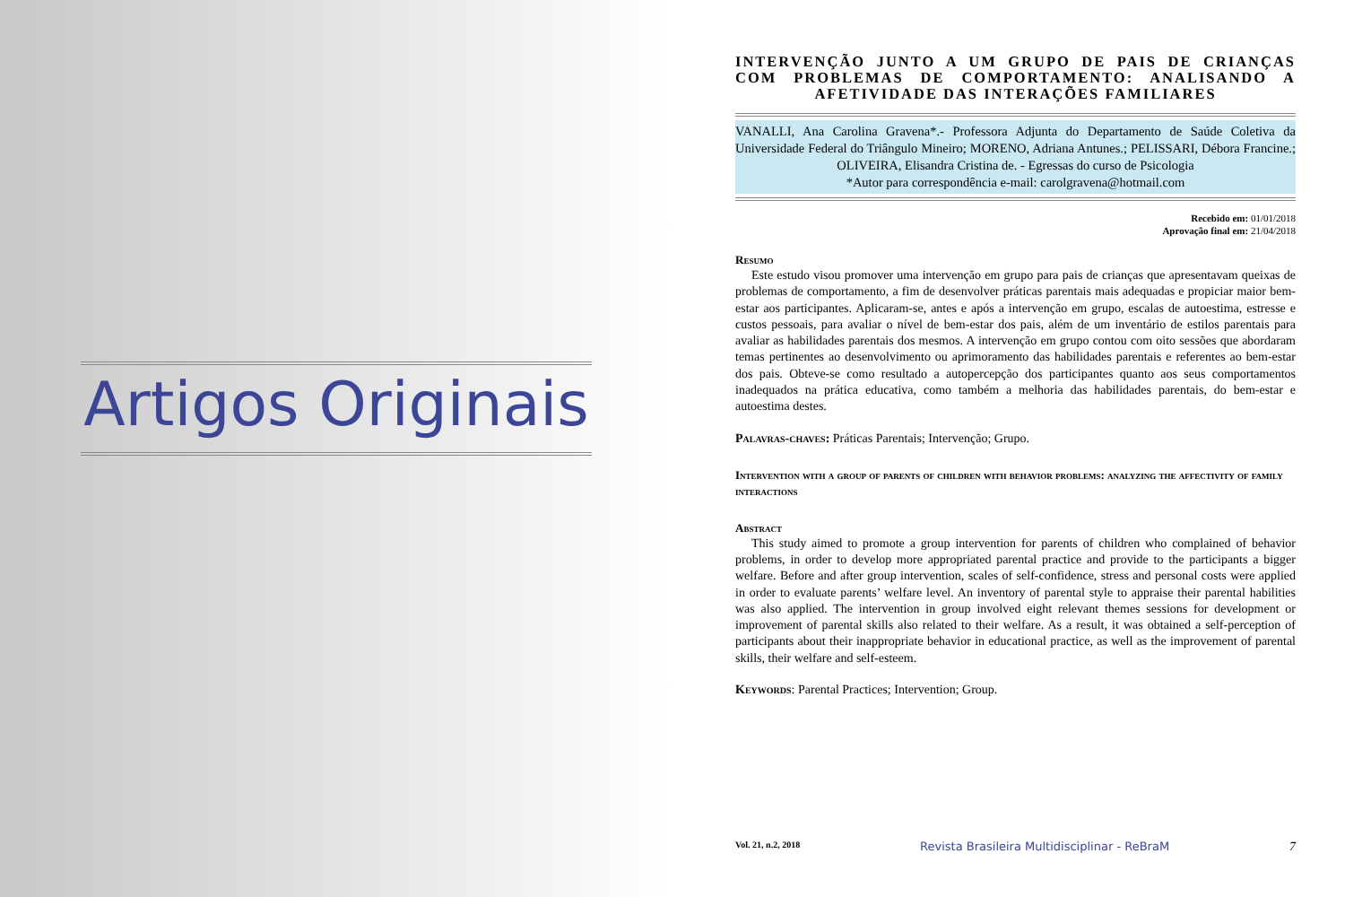Artigos Originais
INTERVENÇÃO JUNTO A UM GRUPO DE PAIS DE CRIANÇAS COM PROBLEMAS DE COMPORTAMENTO: ANALISANDO A AFETIVIDADE DAS INTERAÇÕES FAMILIARES
VANALLI, Ana Carolina Gravena*.- Professora Adjunta do Departamento de Saúde Coletiva da Universidade Federal do Triângulo Mineiro; MORENO, Adriana Antunes.; PELISSARI, Débora Francine.; OLIVEIRA, Elisandra Cristina de. - Egressas do curso de Psicologia
*Autor para correspondência e-mail: carolgravena@hotmail.com
Recebido em: 01/01/2018
Aprovação final em: 21/04/2018
Resumo
Este estudo visou promover uma intervenção em grupo para pais de crianças que apresentavam queixas de problemas de comportamento, a fim de desenvolver práticas parentais mais adequadas e propiciar maior bem-estar aos participantes. Aplicaram-se, antes e após a intervenção em grupo, escalas de autoestima, estresse e custos pessoais, para avaliar o nível de bem-estar dos pais, além de um inventário de estilos parentais para avaliar as habilidades parentais dos mesmos. A intervenção em grupo contou com oito sessões que abordaram temas pertinentes ao desenvolvimento ou aprimoramento das habilidades parentais e referentes ao bem-estar dos pais. Obteve-se como resultado a autopercepção dos participantes quanto aos seus comportamentos inadequados na prática educativa, como também a melhoria das habilidades parentais, do bem-estar e autoestima destes.
Palavras-chaves: Práticas Parentais; Intervenção; Grupo.
Intervention with a group of parents of children with behavior problems: analyzing the affectivity of family interactions
Abstract
This study aimed to promote a group intervention for parents of children who complained of behavior problems, in order to develop more appropriated parental practice and provide to the participants a bigger welfare. Before and after group intervention, scales of self-confidence, stress and personal costs were applied in order to evaluate parents’ welfare level. An inventory of parental style to appraise their parental habilities was also applied. The intervention in group involved eight relevant themes sessions for development or improvement of parental skills also related to their welfare. As a result, it was obtained a self-perception of participants about their inappropriate behavior in educational practice, as well as the improvement of parental skills, their welfare and self-esteem.
Keywords: Parental Practices; Intervention; Group.
Vol. 21, n.2, 2018 Revista Brasileira Multidisciplinar - ReBraM 7